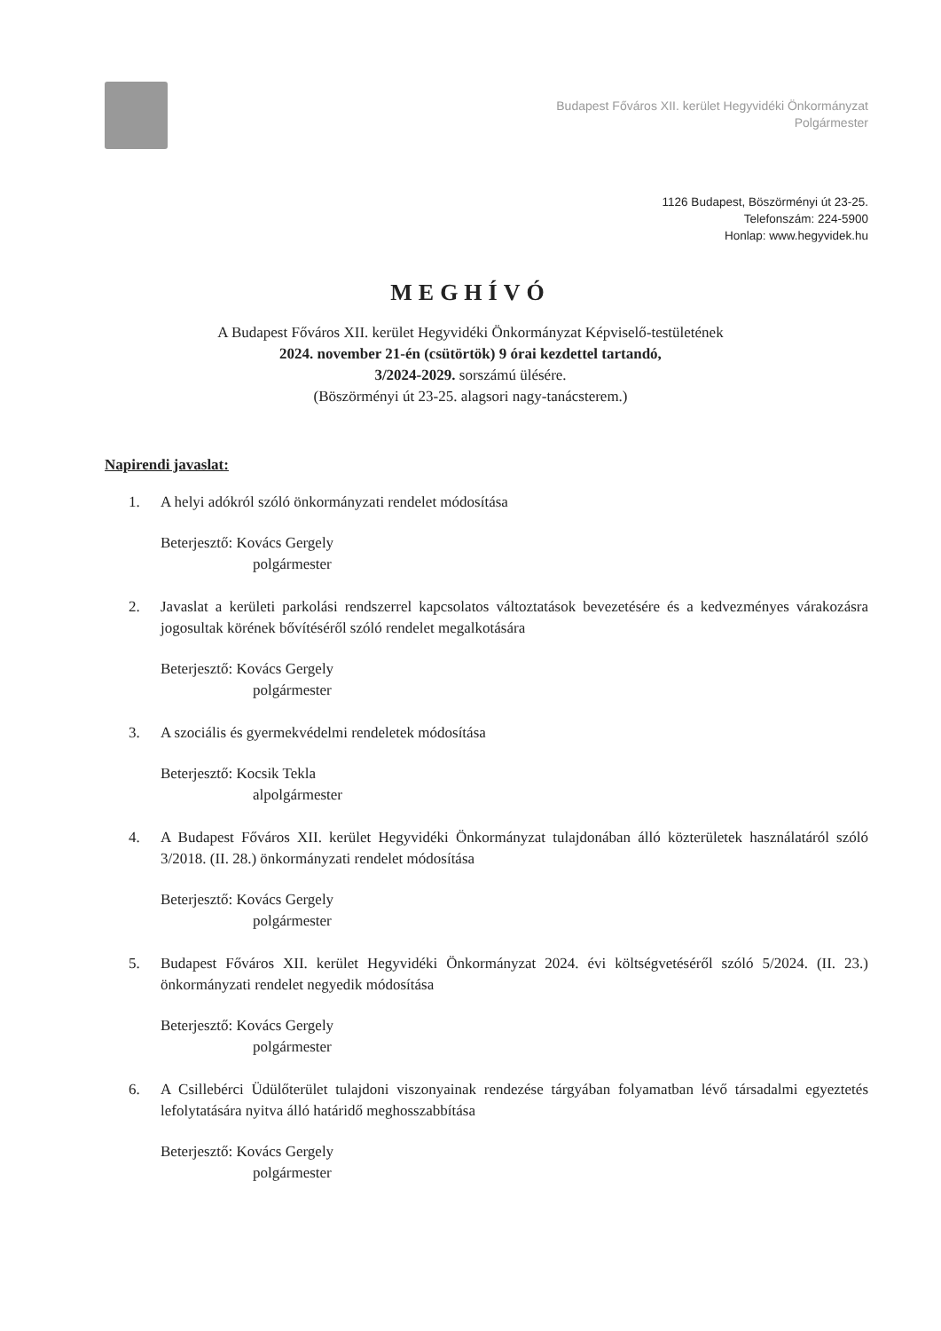Budapest Főváros XII. kerület Hegyvidéki Önkormányzat
Polgármester
1126 Budapest, Böszörményi út 23-25.
Telefonszám: 224-5900
Honlap: www.hegyvidek.hu
MEGHÍVÓ
A Budapest Főváros XII. kerület Hegyvidéki Önkormányzat Képviselő-testületének
2024. november 21-én (csütörtök) 9 órai kezdettel tartandó,
3/2024-2029. sorszámú ülésére.
(Böszörményi út 23-25. alagsori nagy-tanácsterem.)
Napirendi javaslat:
1. A helyi adókról szóló önkormányzati rendelet módosítása
Beterjesztő: Kovács Gergely
polgármester
2. Javaslat a kerületi parkolási rendszerrel kapcsolatos változtatások bevezetésére és a kedvezményes várakozásra jogosultak körének bővítéséről szóló rendelet megalkotására
Beterjesztő: Kovács Gergely
polgármester
3. A szociális és gyermekvédelmi rendeletek módosítása
Beterjesztő: Kocsik Tekla
alpolgármester
4. A Budapest Főváros XII. kerület Hegyvidéki Önkormányzat tulajdonában álló közterületek használatáról szóló 3/2018. (II. 28.) önkormányzati rendelet módosítása
Beterjesztő: Kovács Gergely
polgármester
5. Budapest Főváros XII. kerület Hegyvidéki Önkormányzat 2024. évi költségvetéséről szóló 5/2024. (II. 23.) önkormányzati rendelet negyedik módosítása
Beterjesztő: Kovács Gergely
polgármester
6. A Csillebérci Üdülőterület tulajdoni viszonyainak rendezése tárgyában folyamatban lévő társadalmi egyeztetés lefolytatására nyitva álló határidő meghosszabbítása
Beterjesztő: Kovács Gergely
polgármester